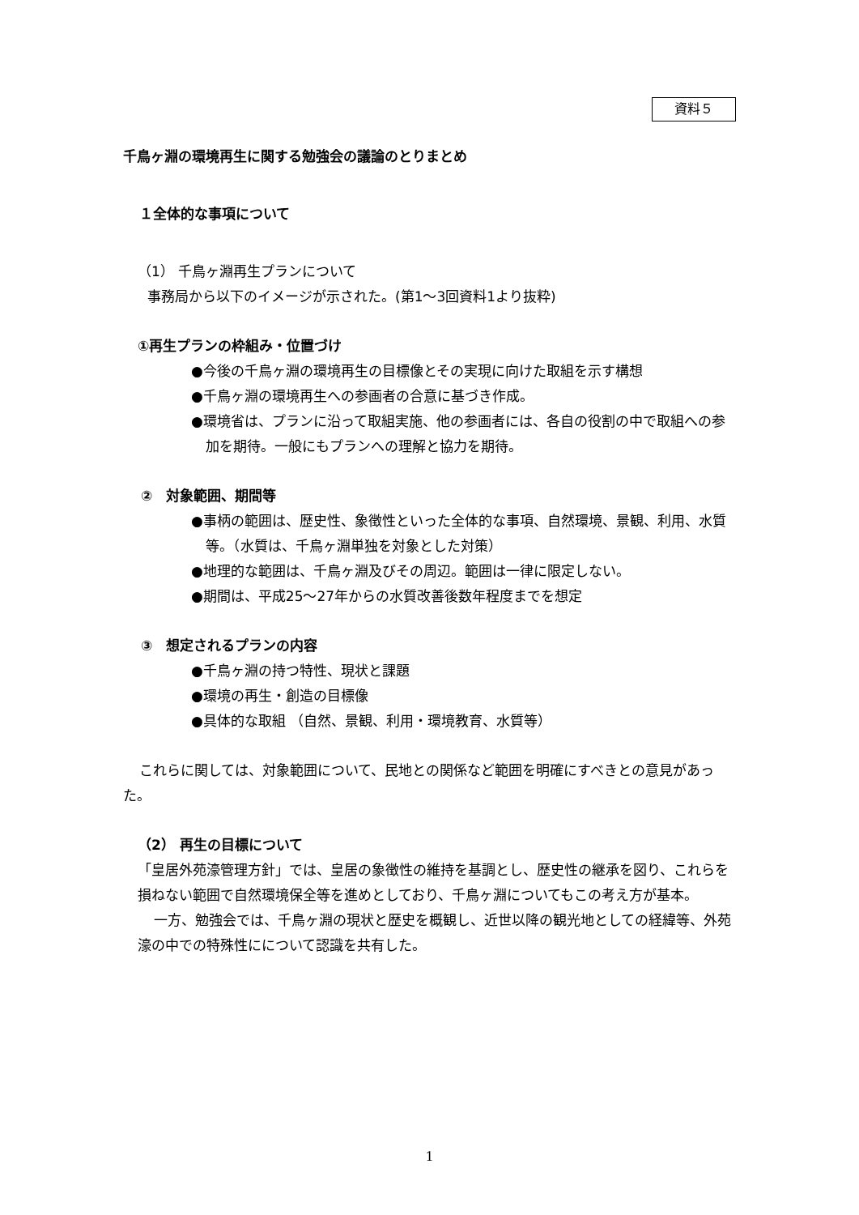資料５
千鳥ヶ淵の環境再生に関する勉強会の議論のとりまとめ
１全体的な事項について
（1） 千鳥ヶ淵再生プランについて
事務局から以下のイメージが示された。(第1～3回資料1より抜粋)
①再生プランの枠組み・位置づけ
●今後の千鳥ヶ淵の環境再生の目標像とその実現に向けた取組を示す構想
●千鳥ヶ淵の環境再生への参画者の合意に基づき作成。
●環境省は、プランに沿って取組実施、他の参画者には、各自の役割の中で取組への参加を期待。一般にもプランへの理解と協力を期待。
②　対象範囲、期間等
●事柄の範囲は、歴史性、象徴性といった全体的な事項、自然環境、景観、利用、水質等。（水質は、千鳥ヶ淵単独を対象とした対策）
●地理的な範囲は、千鳥ヶ淵及びその周辺。範囲は一律に限定しない。
●期間は、平成25～27年からの水質改善後数年程度までを想定
③　想定されるプランの内容
●千鳥ヶ淵の持つ特性、現状と課題
●環境の再生・創造の目標像
●具体的な取組 （自然、景観、利用・環境教育、水質等）
これらに関しては、対象範囲について、民地との関係など範囲を明確にすべきとの意見があった。
（2） 再生の目標について
「皇居外苑濠管理方針」では、皇居の象徴性の維持を基調とし、歴史性の継承を図り、これらを損ねない範囲で自然環境保全等を進めとしており、千鳥ヶ淵についてもこの考え方が基本。
一方、勉強会では、千鳥ヶ淵の現状と歴史を概観し、近世以降の観光地としての経緯等、外苑濠の中での特殊性にについて認識を共有した。
1